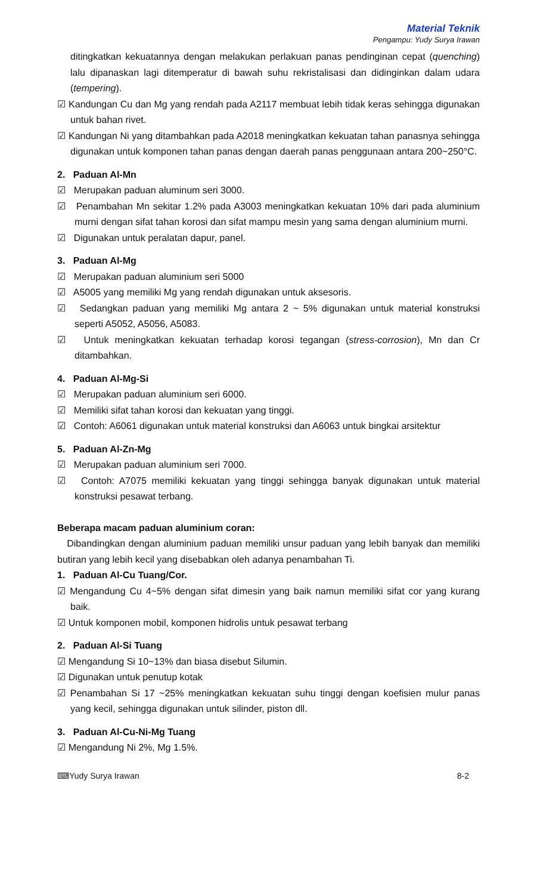Material Teknik
Pengampu: Yudy Surya Irawan
ditingkatkan kekuatannya dengan melakukan perlakuan panas pendinginan cepat (quenching) lalu dipanaskan lagi ditemperatur di bawah suhu rekristalisasi dan didinginkan dalam udara (tempering).
☑ Kandungan Cu dan Mg yang rendah pada A2117 membuat lebih tidak keras sehingga digunakan untuk bahan rivet.
☑ Kandungan Ni yang ditambahkan pada A2018 meningkatkan kekuatan tahan panasnya sehingga digunakan untuk komponen tahan panas dengan daerah panas penggunaan antara 200~250°C.
2. Paduan Al-Mn
☑ Merupakan paduan aluminum seri 3000.
☑ Penambahan Mn sekitar 1.2% pada A3003 meningkatkan kekuatan 10% dari pada aluminium murni dengan sifat tahan korosi dan sifat mampu mesin yang sama dengan aluminium murni.
☑ Digunakan untuk peralatan dapur, panel.
3. Paduan Al-Mg
☑ Merupakan paduan aluminium seri 5000
☑ A5005 yang memiliki Mg yang rendah digunakan untuk aksesoris.
☑ Sedangkan paduan yang memiliki Mg antara 2 ~ 5% digunakan untuk material konstruksi seperti A5052, A5056, A5083.
☑ Untuk meningkatkan kekuatan terhadap korosi tegangan (stress-corrosion), Mn dan Cr ditambahkan.
4. Paduan Al-Mg-Si
☑ Merupakan paduan aluminium seri 6000.
☑ Memiliki sifat tahan korosi dan kekuatan yang tinggi.
☑ Contoh: A6061 digunakan untuk material konstruksi dan A6063 untuk bingkai arsitektur
5. Paduan Al-Zn-Mg
☑ Merupakan paduan aluminium seri 7000.
☑ Contoh: A7075 memiliki kekuatan yang tinggi sehingga banyak digunakan untuk material konstruksi pesawat terbang.
Beberapa macam paduan aluminium coran:
Dibandingkan dengan aluminium paduan memiliki unsur paduan yang lebih banyak dan memiliki butiran yang lebih kecil yang disebabkan oleh adanya penambahan Ti.
1. Paduan Al-Cu Tuang/Cor.
☑ Mengandung Cu 4~5% dengan sifat dimesin yang baik namun memiliki sifat cor yang kurang baik.
☑ Untuk komponen mobil, komponen hidrolis untuk pesawat terbang
2. Paduan Al-Si Tuang
☑ Mengandung Si 10~13% dan biasa disebut Silumin.
☑ Digunakan untuk penutup kotak
☑ Penambahan Si 17 ~25% meningkatkan kekuatan suhu tinggi dengan koefisien mulur panas yang kecil, sehingga digunakan untuk silinder, piston dll.
3. Paduan Al-Cu-Ni-Mg Tuang
☑ Mengandung Ni 2%, Mg 1.5%.
⌨Yudy Surya Irawan 8-2